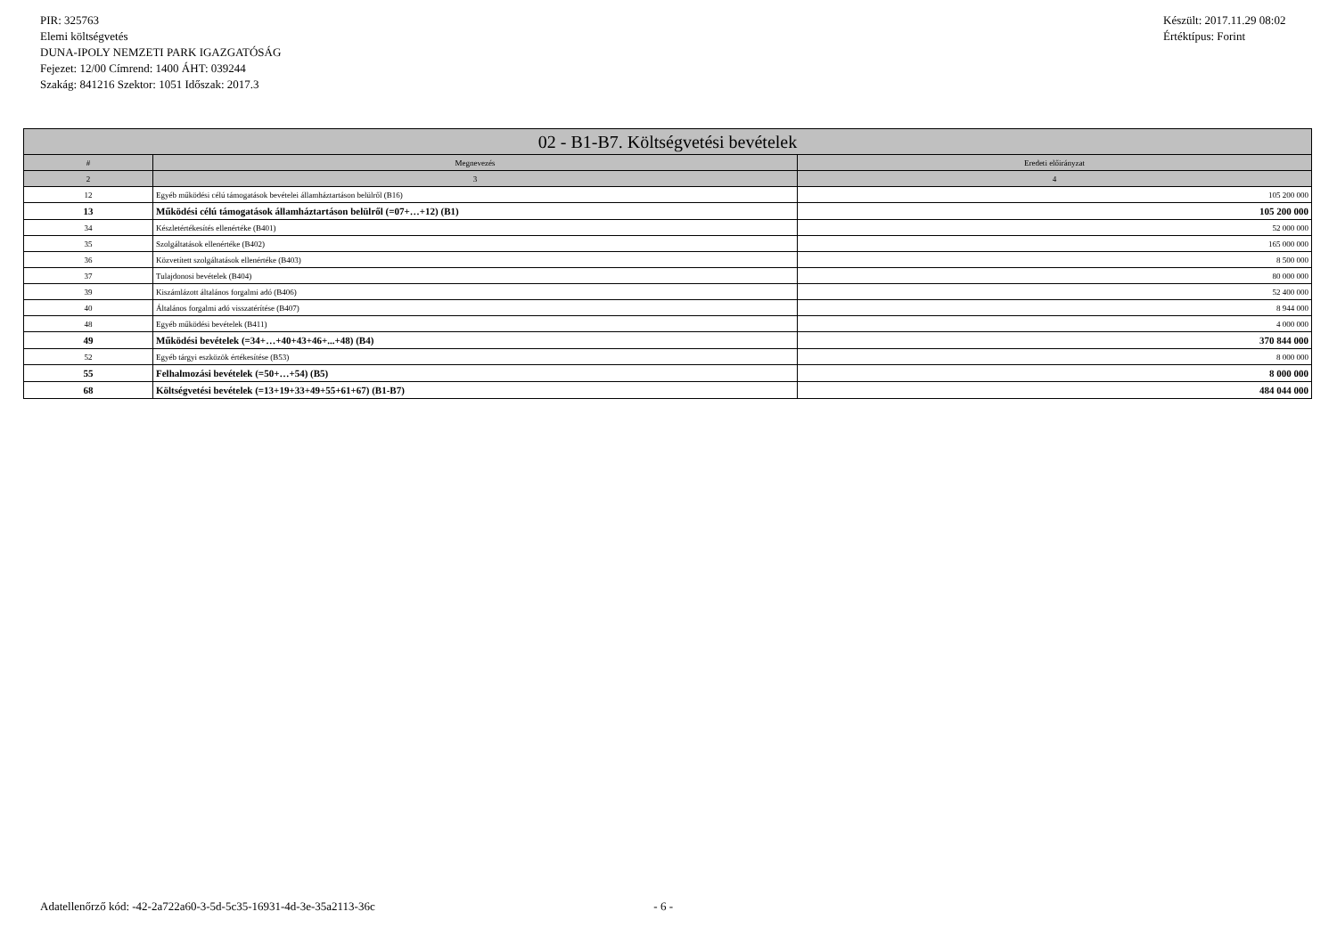PIR: 325763
Elemi költségvetés
DUNA-IPOLY NEMZETI PARK IGAZGATÓSÁG
Fejezet: 12/00 Címrend: 1400 ÁHT: 039244
Szakág: 841216 Szektor: 1051 Időszak: 2017.3
Készült: 2017.11.29 08:02
Értéktípus: Forint
| 02 - B1-B7. Költségvetési bevételek | | |
| --- | --- | --- |
| # | Megnevezés | Eredeti előirányzat |
| 2 | 3 | 4 |
| 12 | Egyéb működési célú támogatások bevételei államháztartáson belülről (B16) | 105 200 000 |
| 13 | Működési célú támogatások államháztartáson belülről (=07+…+12) (B1) | 105 200 000 |
| 34 | Készletértékesítés ellenértéke (B401) | 52 000 000 |
| 35 | Szolgáltatások ellenértéke (B402) | 165 000 000 |
| 36 | Közvetített szolgáltatások ellenértéke (B403) | 8 500 000 |
| 37 | Tulajdonosi bevételek (B404) | 80 000 000 |
| 39 | Kiszámlázott általános forgalmi adó (B406) | 52 400 000 |
| 40 | Általános forgalmi adó visszatérítése (B407) | 8 944 000 |
| 48 | Egyéb működési bevételek (B411) | 4 000 000 |
| 49 | Működési bevételek (=34+…+40+43+46+...+48) (B4) | 370 844 000 |
| 52 | Egyéb tárgyi eszközök értékesítése (B53) | 8 000 000 |
| 55 | Felhalmozási bevételek (=50+…+54) (B5) | 8 000 000 |
| 68 | Költségvetési bevételek (=13+19+33+49+55+61+67) (B1-B7) | 484 044 000 |
Adatellenőrző kód: -42-2a722a60-3-5d-5c35-16931-4d-3e-35a2113-36c - 6 -